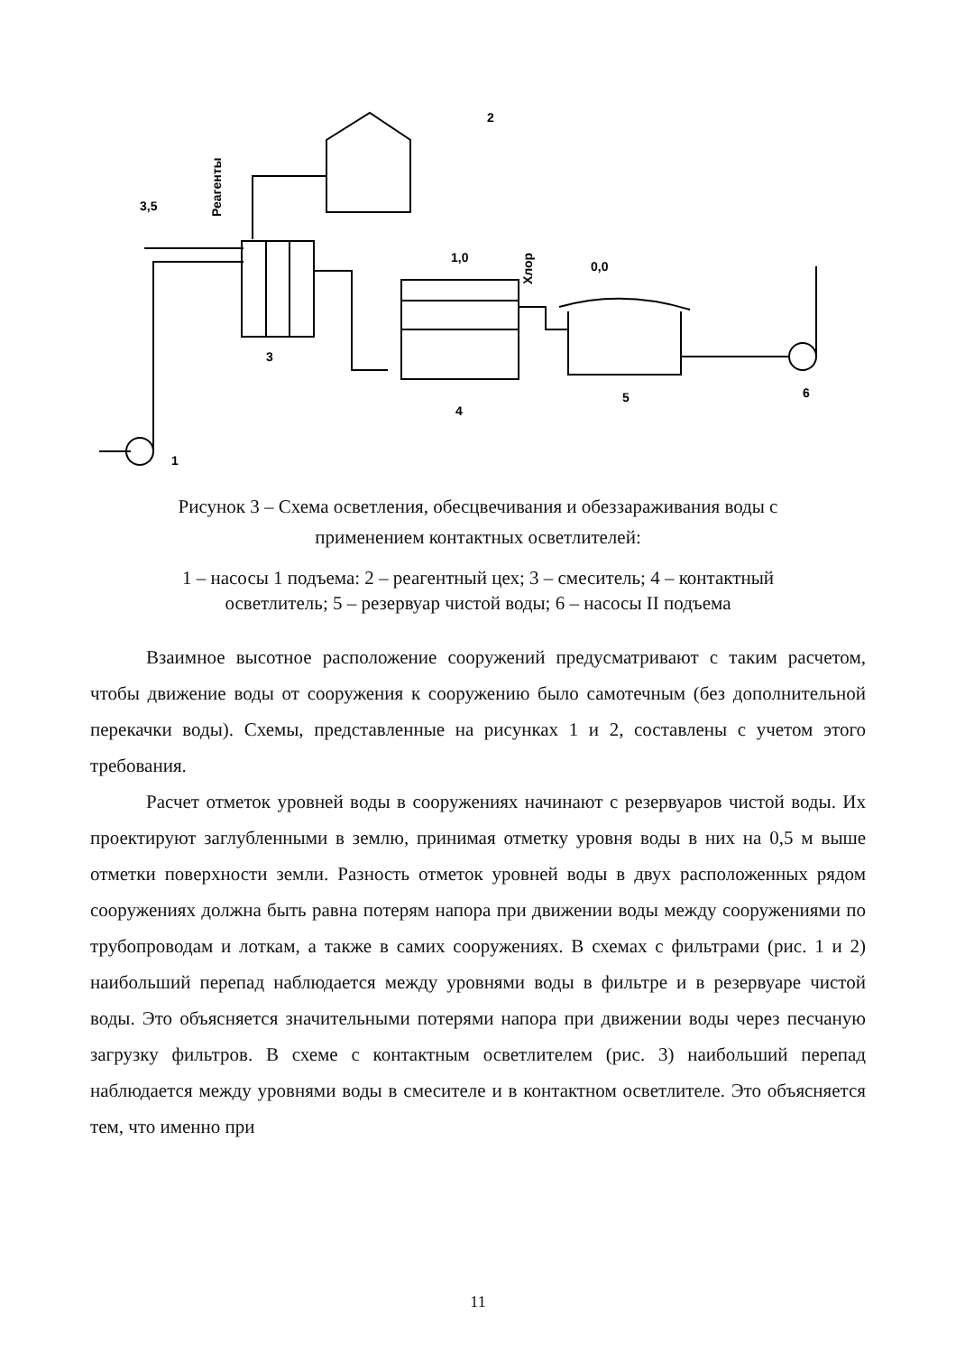3,5
2
1,0
0,0
3
4
5
6
1
Реагенты
Хлор
Рисунок 3 – Схема осветления, обесцвечивания и обеззараживания воды с
применением контактных осветлителей:
1 – насосы 1 подъема: 2 – реагентный цех; 3 – смеситель; 4 – контактный
осветлитель; 5 – резервуар чистой воды; 6 – насосы II подъема
Взаимное высотное расположение сооружений предусматривают с таким расчетом, чтобы движение воды от сооружения к сооружению было самотечным (без дополнительной перекачки воды). Схемы, представленные на рисунках 1 и 2, составлены с учетом этого требования.
Расчет отметок уровней воды в сооружениях начинают с резервуаров чистой воды. Их проектируют заглубленными в землю, принимая отметку уровня воды в них на 0,5 м выше отметки поверхности земли. Разность отметок уровней воды в двух расположенных рядом сооружениях должна быть равна потерям напора при движении воды между сооружениями по трубопроводам и лоткам, а также в самих сооружениях. В схемах с фильтрами (рис. 1 и 2) наибольший перепад наблюдается между уровнями воды в фильтре и в резервуаре чистой воды. Это объясняется значительными потерями напора при движении воды через песчаную загрузку фильтров. В схеме с контактным осветлителем (рис. 3) наибольший перепад наблюдается между уровнями воды в смесителе и в контактном осветлителе. Это объясняется тем, что именно при
11